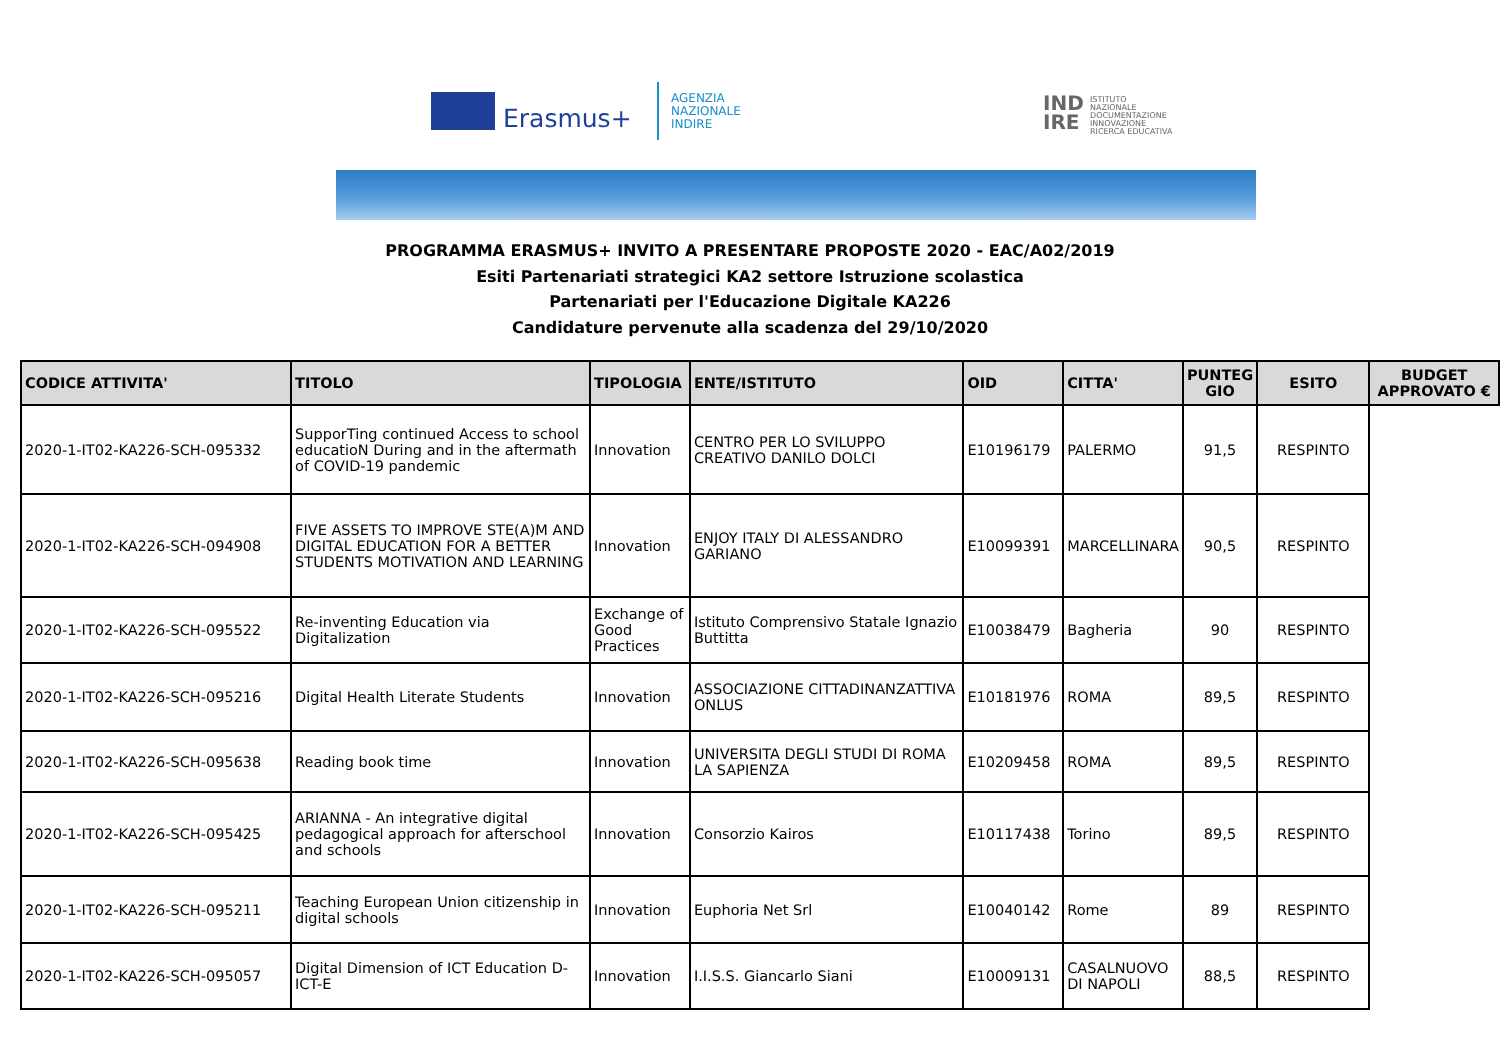Erasmus+
AGENZIA
NAZIONALE
INDIRE
IND
IRE
ISTITUTO
NAZIONALE
DOCUMENTAZIONE
INNOVAZIONE
RICERCA EDUCATIVA
PROGRAMMA ERASMUS+ INVITO A PRESENTARE PROPOSTE 2020 - EAC/A02/2019
Esiti Partenariati strategici KA2 settore Istruzione scolastica
Partenariati per l'Educazione Digitale KA226
Candidature pervenute alla scadenza del 29/10/2020
| CODICE ATTIVITA' | TITOLO | TIPOLOGIA | ENTE/ISTITUTO | OID | CITTA' | PUNTEG GIO | ESITO | BUDGET APPROVATO € |
| --- | --- | --- | --- | --- | --- | --- | --- | --- |
| 2020-1-IT02-KA226-SCH-095332 | SupporTing continued Access to school educatioN During and in the aftermath of COVID-19 pandemic | Innovation | CENTRO PER LO SVILUPPO CREATIVO DANILO DOLCI | E10196179 | PALERMO | 91,5 | RESPINTO | |
| 2020-1-IT02-KA226-SCH-094908 | FIVE ASSETS TO IMPROVE STE(A)M AND DIGITAL EDUCATION FOR A BETTER STUDENTS MOTIVATION AND LEARNING | Innovation | ENJOY ITALY DI ALESSANDRO GARIANO | E10099391 | MARCELLINARA | 90,5 | RESPINTO | |
| 2020-1-IT02-KA226-SCH-095522 | Re-inventing Education via Digitalization | Exchange of Good Practices | Istituto Comprensivo Statale Ignazio Buttitta | E10038479 | Bagheria | 90 | RESPINTO | |
| 2020-1-IT02-KA226-SCH-095216 | Digital Health Literate Students | Innovation | ASSOCIAZIONE CITTADINANZATTIVA ONLUS | E10181976 | ROMA | 89,5 | RESPINTO | |
| 2020-1-IT02-KA226-SCH-095638 | Reading book time | Innovation | UNIVERSITA DEGLI STUDI DI ROMA LA SAPIENZA | E10209458 | ROMA | 89,5 | RESPINTO | |
| 2020-1-IT02-KA226-SCH-095425 | ARIANNA - An integrative digital pedagogical approach for afterschool and schools | Innovation | Consorzio Kairos | E10117438 | Torino | 89,5 | RESPINTO | |
| 2020-1-IT02-KA226-SCH-095211 | Teaching European Union citizenship in digital schools | Innovation | Euphoria Net Srl | E10040142 | Rome | 89 | RESPINTO | |
| 2020-1-IT02-KA226-SCH-095057 | Digital Dimension of ICT Education D-ICT-E | Innovation | I.I.S.S. Giancarlo Siani | E10009131 | CASALNUOVO DI NAPOLI | 88,5 | RESPINTO | |